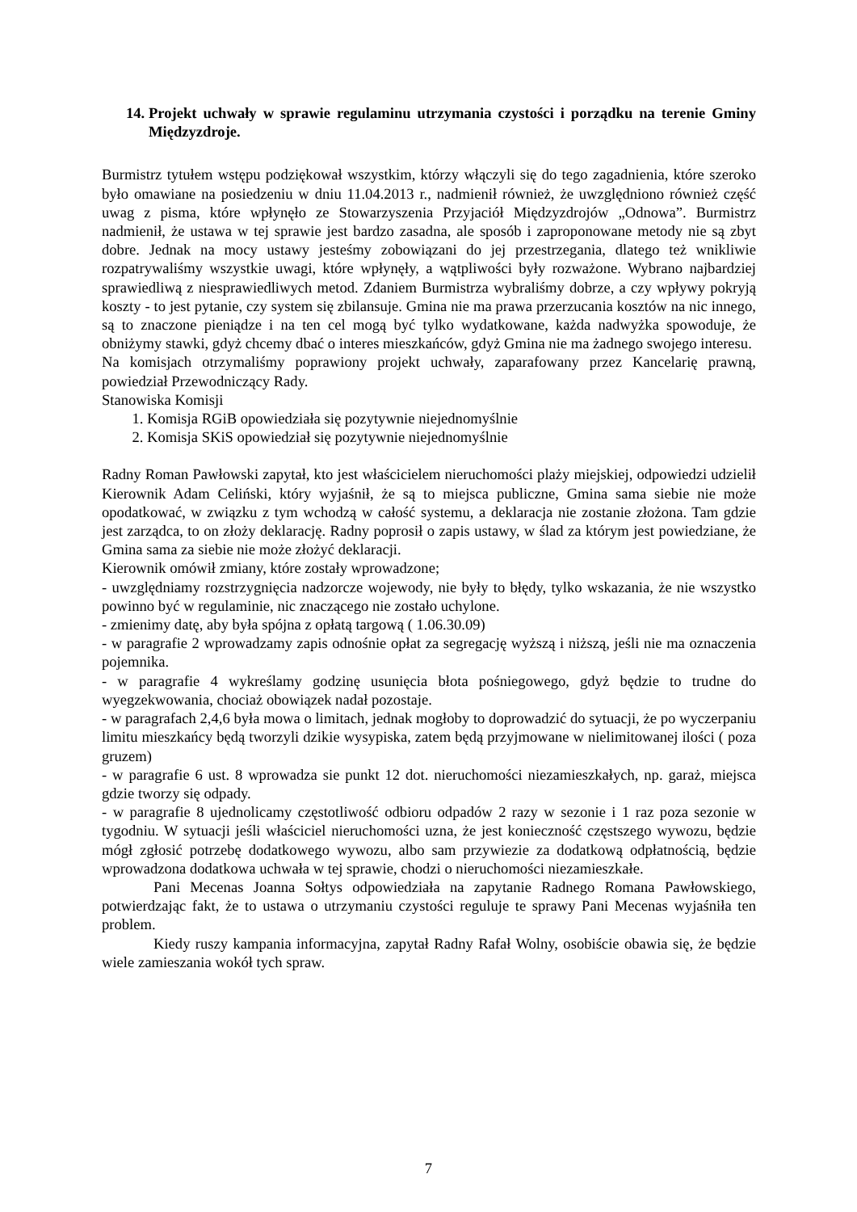14.
Projekt uchwały w sprawie regulaminu utrzymania czystości i porządku na terenie Gminy Międzyzdroje.
Burmistrz tytułem wstępu podziękował wszystkim, którzy włączyli się do tego zagadnienia, które szeroko było omawiane na posiedzeniu w dniu 11.04.2013 r., nadmienił również, że uwzględniono również część uwag z pisma, które wpłynęło ze Stowarzyszenia Przyjaciół Międzyzdrojów „Odnowa”. Burmistrz nadmienił, że ustawa w tej sprawie jest bardzo zasadna, ale sposób i zaproponowane metody nie są zbyt dobre. Jednak na mocy ustawy jesteśmy zobowiązani do jej przestrzegania, dlatego też wnikliwie rozpatrywaliśmy wszystkie uwagi, które wpłynęły, a wątpliwości były rozważone. Wybrano najbardziej sprawiedliwą z niesprawiedliwych metod. Zdaniem Burmistrza wybraliśmy dobrze, a czy wpływy pokryją koszty - to jest pytanie, czy system się zbilansuje. Gmina nie ma prawa przerzucania kosztów na nic innego, są to znaczone pieniądze i na ten cel mogą być tylko wydatkowane, każda nadwyżka spowoduje, że obniżymy stawki, gdyż chcemy dbać o interes mieszkańców, gdyż Gmina nie ma żadnego swojego interesu.
Na komisjach otrzymaliśmy poprawiony projekt uchwały, zaparafowany przez Kancelarię prawną, powiedział Przewodniczący Rady.
Stanowiska Komisji
1. Komisja RGiB opowiedziała się pozytywnie niejednomyślnie
2. Komisja SKiS opowiedział się pozytywnie niejednomyślnie
Radny Roman Pawłowski zapytał, kto jest właścicielem nieruchomości plaży miejskiej, odpowiedzi udzielił Kierownik Adam Celiński, który wyjaśnił, że są to miejsca publiczne, Gmina sama siebie nie może opodatkować, w związku z tym wchodzą w całość systemu, a deklaracja nie zostanie złożona. Tam gdzie jest zarządca, to on złoży deklarację. Radny poprosił o zapis ustawy, w ślad za którym jest powiedziane, że Gmina sama za siebie nie może złożyć deklaracji.
Kierownik omówił zmiany, które zostały wprowadzone;
- uwzględniamy rozstrzygnięcia nadzorcze wojewody, nie były to błędy, tylko wskazania, że nie wszystko powinno być w regulaminie, nic znaczącego nie zostało uchylone.
- zmienimy datę, aby była spójna z opłatą targową ( 1.06.30.09)
- w paragrafie 2 wprowadzamy zapis odnośnie opłat za segregację wyższą i niższą, jeśli nie ma oznaczenia pojemnika.
- w paragrafie 4 wykreślamy godzinę usunięcia błota pośniegowego, gdyż będzie to trudne do wyegzekwowania, chociaż obowiązek nadał pozostaje.
- w paragrafach 2,4,6 była mowa o limitach, jednak mogłoby to doprowadzić do sytuacji, że po wyczerpaniu limitu mieszkańcy będą tworzyli dzikie wysypiska, zatem będą przyjmowane w nielimitowanej ilości ( poza gruzem)
- w paragrafie 6 ust. 8 wprowadza sie punkt 12 dot. nieruchomości niezamieszkałych, np. garaż, miejsca gdzie tworzy się odpady.
- w paragrafie 8 ujednolicamy częstotliwość odbioru odpadów 2 razy w sezonie i 1 raz poza sezonie w tygodniu. W sytuacji jeśli właściciel nieruchomości uzna, że jest konieczność częstszego wywozu, będzie mógł zgłosić potrzebę dodatkowego wywozu, albo sam przywiezie za dodatkową odpłatnością, będzie wprowadzona dodatkowa uchwała w tej sprawie, chodzi o nieruchomości niezamieszkałe.
Pani Mecenas Joanna Sołtys odpowiedziała na zapytanie Radnego Romana Pawłowskiego, potwierdzając fakt, że to ustawa o utrzymaniu czystości reguluje te sprawy Pani Mecenas wyjaśniła ten problem.
Kiedy ruszy kampania informacyjna, zapytał Radny Rafał Wolny, osobiście obawia się, że będzie wiele zamieszania wokół tych spraw.
7